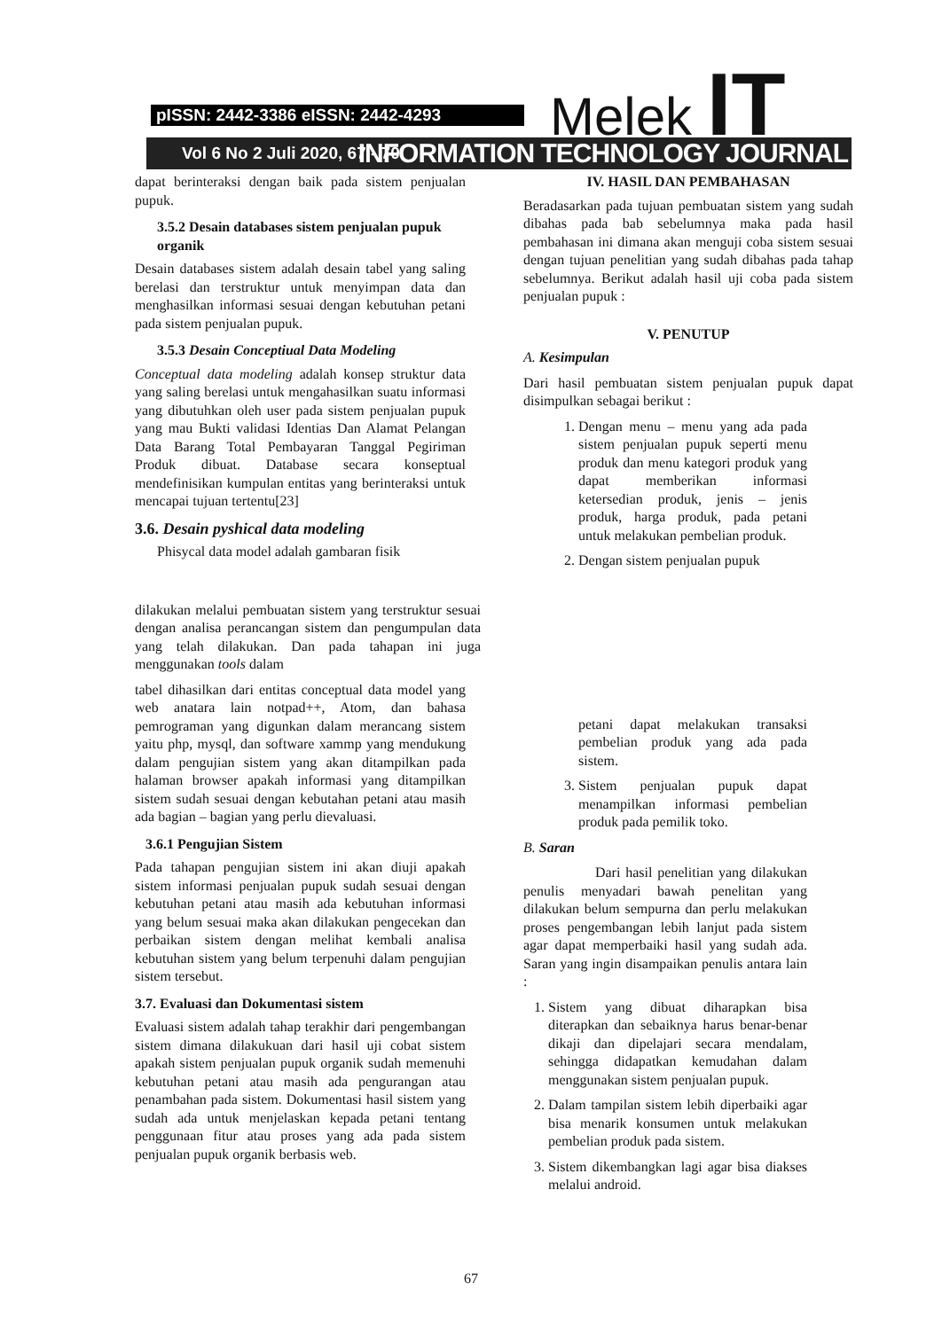pISSN: 2442-3386 eISSN: 2442-4293 Melek IT
Vol 6 No 2 Juli 2020, 67 - 70 INFORMATION TECHNOLOGY JOURNAL
dapat berinteraksi dengan baik pada sistem penjualan pupuk.
3.5.2 Desain databases sistem penjualan pupuk organik
Desain databases sistem adalah desain tabel yang saling berelasi dan terstruktur untuk menyimpan data dan menghasilkan informasi sesuai dengan kebutuhan petani pada sistem penjualan pupuk.
3.5.3 Desain Conceptiual Data Modeling
Conceptual data modeling adalah konsep struktur data yang saling berelasi untuk mengahasilkan suatu informasi yang dibutuhkan oleh user pada sistem penjualan pupuk yang mau Bukti validasi Identias Dan Alamat Pelangan Data Barang Total Pembayaran Tanggal Pegiriman Produk dibuat. Database secara konseptual mendefinisikan kumpulan entitas yang berinteraksi untuk mencapai tujuan tertentu[23]
3.6. Desain pyshical data modeling
Phisycal data model adalah gambaran fisik
dilakukan melalui pembuatan sistem yang terstruktur sesuai dengan analisa perancangan sistem dan pengumpulan data yang telah dilakukan. Dan pada tahapan ini juga menggunakan tools dalam
tabel dihasilkan dari entitas conceptual data model yang web anatara lain notpad++, Atom, dan bahasa pemrograman yang digunkan dalam merancang sistem yaitu php, mysql, dan software xammp yang mendukung dalam pengujian sistem yang akan ditampilkan pada halaman browser apakah informasi yang ditampilkan sistem sudah sesuai dengan kebutahan petani atau masih ada bagian – bagian yang perlu dievaluasi.
3.6.1 Pengujian Sistem
Pada tahapan pengujian sistem ini akan diuji apakah sistem informasi penjualan pupuk sudah sesuai dengan kebutuhan petani atau masih ada kebutuhan informasi yang belum sesuai maka akan dilakukan pengecekan dan perbaikan sistem dengan melihat kembali analisa kebutuhan sistem yang belum terpenuhi dalam pengujian sistem tersebut.
3.7. Evaluasi dan Dokumentasi sistem
Evaluasi sistem adalah tahap terakhir dari pengembangan sistem dimana dilakukuan dari hasil uji cobat sistem apakah sistem penjualan pupuk organik sudah memenuhi kebutuhan petani atau masih ada pengurangan atau penambahan pada sistem. Dokumentasi hasil sistem yang sudah ada untuk menjelaskan kepada petani tentang penggunaan fitur atau proses yang ada pada sistem penjualan pupuk organik berbasis web.
IV. HASIL DAN PEMBAHASAN
Beradasarkan pada tujuan pembuatan sistem yang sudah dibahas pada bab sebelumnya maka pada hasil pembahasan ini dimana akan menguji coba sistem sesuai dengan tujuan penelitian yang sudah dibahas pada tahap sebelumnya. Berikut adalah hasil uji coba pada sistem penjualan pupuk :
V. PENUTUP
A. Kesimpulan
Dari hasil pembuatan sistem penjualan pupuk dapat disimpulkan sebagai berikut :
1. Dengan menu – menu yang ada pada sistem penjualan pupuk seperti menu produk dan menu kategori produk yang dapat memberikan informasi ketersedian produk, jenis – jenis produk, harga produk, pada petani untuk melakukan pembelian produk.
2. Dengan sistem penjualan pupuk
petani dapat melakukan transaksi pembelian produk yang ada pada sistem.
3. Sistem penjualan pupuk dapat menampilkan informasi pembelian produk pada pemilik toko.
B. Saran
Dari hasil penelitian yang dilakukan penulis menyadari bawah penelitan yang dilakukan belum sempurna dan perlu melakukan proses pengembangan lebih lanjut pada sistem agar dapat memperbaiki hasil yang sudah ada. Saran yang ingin disampaikan penulis antara lain :
1. Sistem yang dibuat diharapkan bisa diterapkan dan sebaiknya harus benar-benar dikaji dan dipelajari secara mendalam, sehingga didapatkan kemudahan dalam menggunakan sistem penjualan pupuk.
2. Dalam tampilan sistem lebih diperbaiki agar bisa menarik konsumen untuk melakukan pembelian produk pada sistem.
3. Sistem dikembangkan lagi agar bisa diakses melalui android.
67